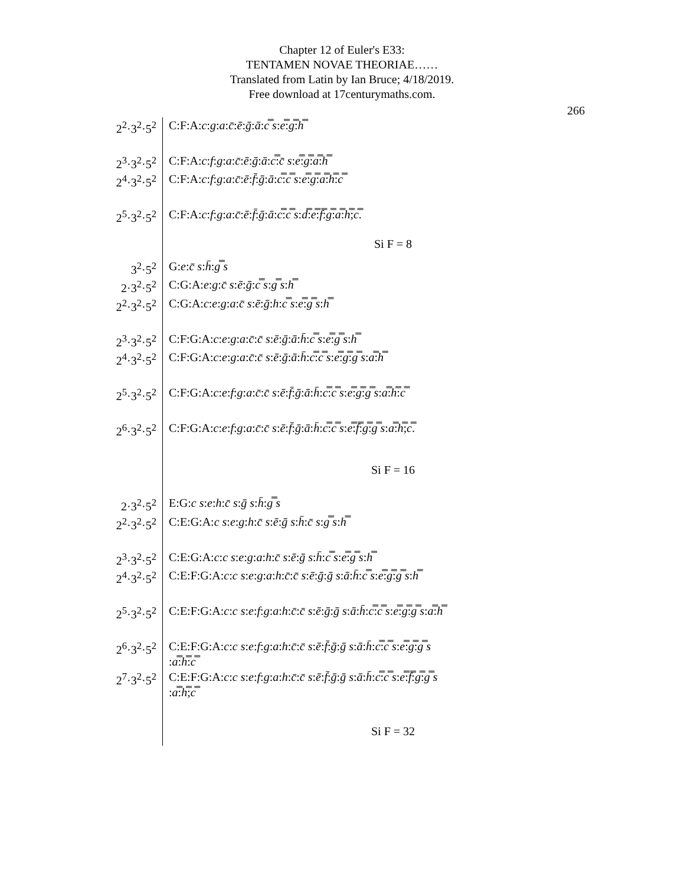Chapter 12 of Euler's E33:
TENTAMEN NOVAE THEORIAE……
Translated from Latin by Ian Bruce; 4/18/2019.
Free download at 17centurymaths.com.
266
| 2<sup>2</sup>·3<sup>2</sup>·5<sup>2</sup> | C:F:A: c : g : a : c̄ : ē : ḡ : ā : c̿ s : e̿ : g̿ : h̿ |
| 2<sup>3</sup>·3<sup>2</sup>·5<sup>2</sup> | C:F:A: c : f : g : a : c̄ : ē : ḡ : ā : c̿ : c̄ s : e̿ : g̿ : a̿ : h̿ |
| 2<sup>4</sup>·3<sup>2</sup>·5<sup>2</sup> | C:F:A: c : f : g : a : c̄ : ē : f̄ : ḡ : ā : c̿ : c̿ s : e̿ : g̿ : a̿ : h̿ : c̿ |
| 2<sup>5</sup>·3<sup>2</sup>·5<sup>2</sup> | C:F:A: c : f : g : a : c̄ : ē : f̄ : ḡ : ā : c̿ : c̿ s : d̿ : e̿ : f̿ : g̿ : a̿ : h̿ ; c̿ . |
| | Si F = 8 |
| 3<sup>2</sup>·5<sup>2</sup> | G: e : c̄ s : h̄ : g̿ s |
| 2·3<sup>2</sup>·5<sup>2</sup> | C:G:A: e : g : c̄ s : ē : ḡ : c̿ s : g̿ s : h̿ |
| 2<sup>2</sup>·3<sup>2</sup>·5<sup>2</sup> | C:G:A: c : e : g : a : c̄ s : ē : ḡ : h : c̿ s : e̿ : g̿ s : h̿ |
| 2<sup>3</sup>·3<sup>2</sup>·5<sup>2</sup> | C:F:G:A: c : e : g : a : c̄ : c̄ s : ē : ḡ : ā : h̄ : c̿ s : e̿ : g̿ s : h̿ |
| 2<sup>4</sup>·3<sup>2</sup>·5<sup>2</sup> | C:F:G:A: c : e : g : a : c̄ : c̄ s : ē : ḡ : ā : h̄ : c̿ : c̿ s : e̿ : g̿ : g̿ s : a̿ : h̿ |
| 2<sup>5</sup>·3<sup>2</sup>·5<sup>2</sup> | C:F:G:A: c : e : f : g : a : c̄ : c̄ s : ē : f̄ : ḡ : ā : h̄ : c̿ : c̿ s : e̿ : g̿ : g̿ s : a̿ : h̿ : c̿ |
| 2<sup>6</sup>·3<sup>2</sup>·5<sup>2</sup> | C:F:G:A: c : e : f : g : a : c̄ : c̄ s : ē : f̄ : ḡ : ā : h̄ : c̿ : c̿ s : e̿ : f̿ : g̿ : g̿ s : a̿ : h̿ ; c̿ . |
| | Si F = 16 |
| 2·3<sup>2</sup>·5<sup>2</sup> | E:G: c s : e : h : c̄ s : ḡ s : h̄ : g̿ s |
| 2<sup>2</sup>·3<sup>2</sup>·5<sup>2</sup> | C:E:G:A: c s : e : g : h : c̄ s : ē : ḡ s : h̄ : c̄ s : g̿ s : h̿ |
| 2<sup>3</sup>·3<sup>2</sup>·5<sup>2</sup> | C:E:G:A: c : c s : e : g : a : h : c̄ s : ē : ḡ s : h̄ : c̿ s : e̿ : g̿ s : h̿ |
| 2<sup>4</sup>·3<sup>2</sup>·5<sup>2</sup> | C:E:F:G:A: c : c s : e : g : a : h : c̄ : c̄ s : ē : ḡ : ḡ s : ā : h̄ : c̿ s : e̿ : g̿ : g̿ s : h̿ |
| 2<sup>5</sup>·3<sup>2</sup>·5<sup>2</sup> | C:E:F:G:A: c : c s : e : f : g : a : h : c̄ : c̄ s : ē : ḡ : ḡ s : ā : h̄ : c̿ : c̿ s : e̿ : g̿ : g̿ s : a̿ : h̿ |
| 2<sup>6</sup>·3<sup>2</sup>·5<sup>2</sup> | C:E:F:G:A: c : c s : e : f : g : a : h : c̄ : c̄ s : ē : f̄ : ḡ : ḡ s : ā : h̄ : c̿ : c̿ s : e̿ : g̿ : g̿ s : a̿ : h̿ : c̿ |
| 2<sup>7</sup>·3<sup>2</sup>·5<sup>2</sup> | C:E:F:G:A: c : c s : e : f : g : a : h : c̄ : c̄ s : ē : f̄ : ḡ : ḡ s : ā : h̄ : c̿ : c̿ s : e̿ : f̿ : g̿ : g̿ s : a̿ : h̿ ; c̿ |
| | Si F = 32 |